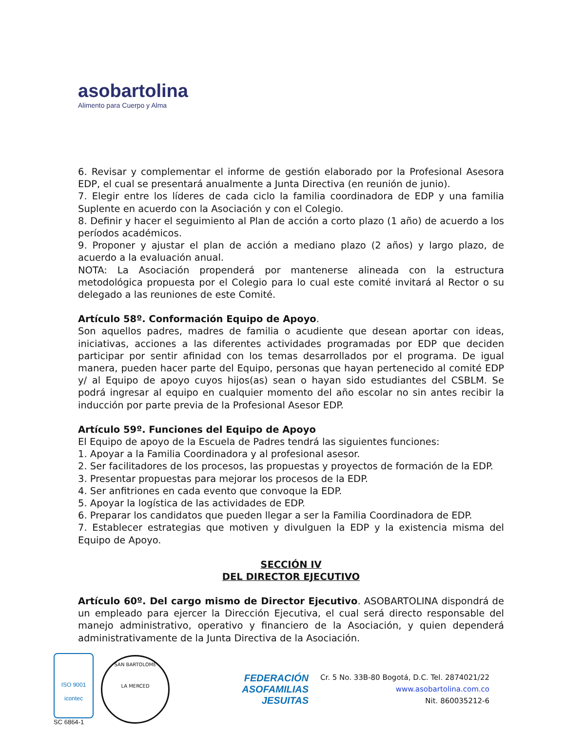aso bartolina
Alimento para Cuerpo y Alma
6. Revisar y complementar el informe de gestión elaborado por la Profesional Asesora EDP, el cual se presentará anualmente a Junta Directiva (en reunión de junio).
7. Elegir entre los líderes de cada ciclo la familia coordinadora de EDP y una familia Suplente en acuerdo con la Asociación y con el Colegio.
8. Definir y hacer el seguimiento al Plan de acción a corto plazo (1 año) de acuerdo a los períodos académicos.
9. Proponer y ajustar el plan de acción a mediano plazo (2 años) y largo plazo, de acuerdo a la evaluación anual.
NOTA: La Asociación propenderá por mantenerse alineada con la estructura metodológica propuesta por el Colegio para lo cual este comité invitará al Rector o su delegado a las reuniones de este Comité.
Artículo 58º. Conformación Equipo de Apoyo.
Son aquellos padres, madres de familia o acudiente que desean aportar con ideas, iniciativas, acciones a las diferentes actividades programadas por EDP que deciden participar por sentir afinidad con los temas desarrollados por el programa. De igual manera, pueden hacer parte del Equipo, personas que hayan pertenecido al comité EDP y/ al Equipo de apoyo cuyos hijos(as) sean o hayan sido estudiantes del CSBLM. Se podrá ingresar al equipo en cualquier momento del año escolar no sin antes recibir la inducción por parte previa de la Profesional Asesor EDP.
Artículo 59º. Funciones del Equipo de Apoyo
El Equipo de apoyo de la Escuela de Padres tendrá las siguientes funciones:
1. Apoyar a la Familia Coordinadora y al profesional asesor.
2. Ser facilitadores de los procesos, las propuestas y proyectos de formación de la EDP.
3. Presentar propuestas para mejorar los procesos de la EDP.
4. Ser anfitriones en cada evento que convoque la EDP.
5. Apoyar la logística de las actividades de EDP.
6. Preparar los candidatos que pueden llegar a ser la Familia Coordinadora de EDP.
7. Establecer estrategias que motiven y divulguen la EDP y la existencia misma del Equipo de Apoyo.
SECCIÓN IV
DEL DIRECTOR EJECUTIVO
Artículo 60º. Del cargo mismo de Director Ejecutivo. ASOBARTOLINA dispondrá de un empleado para ejercer la Dirección Ejecutiva, el cual será directo responsable del manejo administrativo, operativo y financiero de la Asociación, y quien dependerá administrativamente de la Junta Directiva de la Asociación.
ISO 9001
icontec
SC 6864-1
SAN BARTOLOME
LA MERCED
FEDERACIÓN
ASOFAMILIAS
JESUITAS
Cr. 5 No. 33B-80 Bogotá, D.C. Tel. 2874021/22
www.asobartolina.com.co
Nit. 860035212-6